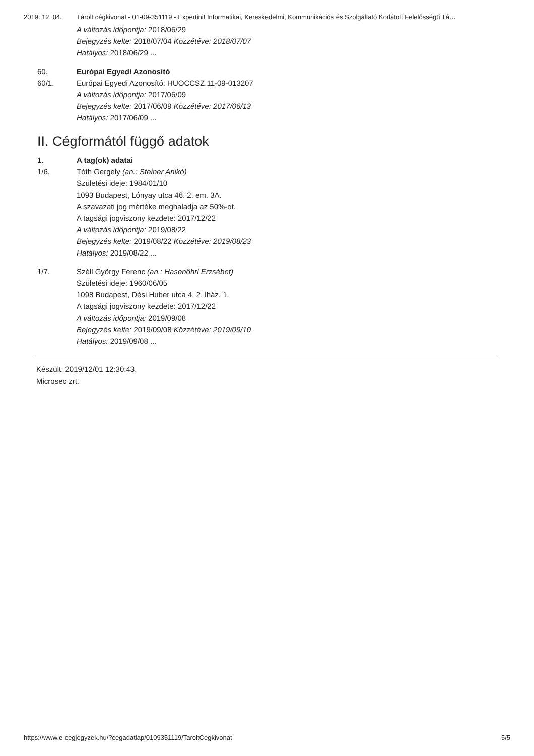2019. 12. 04. Tárolt cégkivonat - 01-09-351119 - Expertinit Informatikai, Kereskedelmi, Kommunikációs és Szolgáltató Korlátolt Felelősségű Tá…
A változás időpontja: 2018/06/29
Bejegyzés kelte: 2018/07/04 Közzétéve: 2018/07/07
Hatályos: 2018/06/29 ...
60. Európai Egyedi Azonosító
60/1. Európai Egyedi Azonosító: HUOCCSZ.11-09-013207
A változás időpontja: 2017/06/09
Bejegyzés kelte: 2017/06/09 Közzétéve: 2017/06/13
Hatályos: 2017/06/09 ...
II. Cégformától függő adatok
1. A tag(ok) adatai
1/6. Tóth Gergely (an.: Steiner Anikó)
Születési ideje: 1984/01/10
1093 Budapest, Lónyay utca 46. 2. em. 3A.
A szavazati jog mértéke meghaladja az 50%-ot.
A tagsági jogviszony kezdete: 2017/12/22
A változás időpontja: 2019/08/22
Bejegyzés kelte: 2019/08/22 Közzétéve: 2019/08/23
Hatályos: 2019/08/22 ...
1/7. Széll György Ferenc (an.: Hasenöhrl Erzsébet)
Születési ideje: 1960/06/05
1098 Budapest, Dési Huber utca 4. 2. lház. 1.
A tagsági jogviszony kezdete: 2017/12/22
A változás időpontja: 2019/09/08
Bejegyzés kelte: 2019/09/08 Közzétéve: 2019/09/10
Hatályos: 2019/09/08 ...
Készült: 2019/12/01 12:30:43.
Microsec zrt.
https://www.e-cegjegyzek.hu/?cegadatlap/0109351119/TaroltCegkivonat 5/5